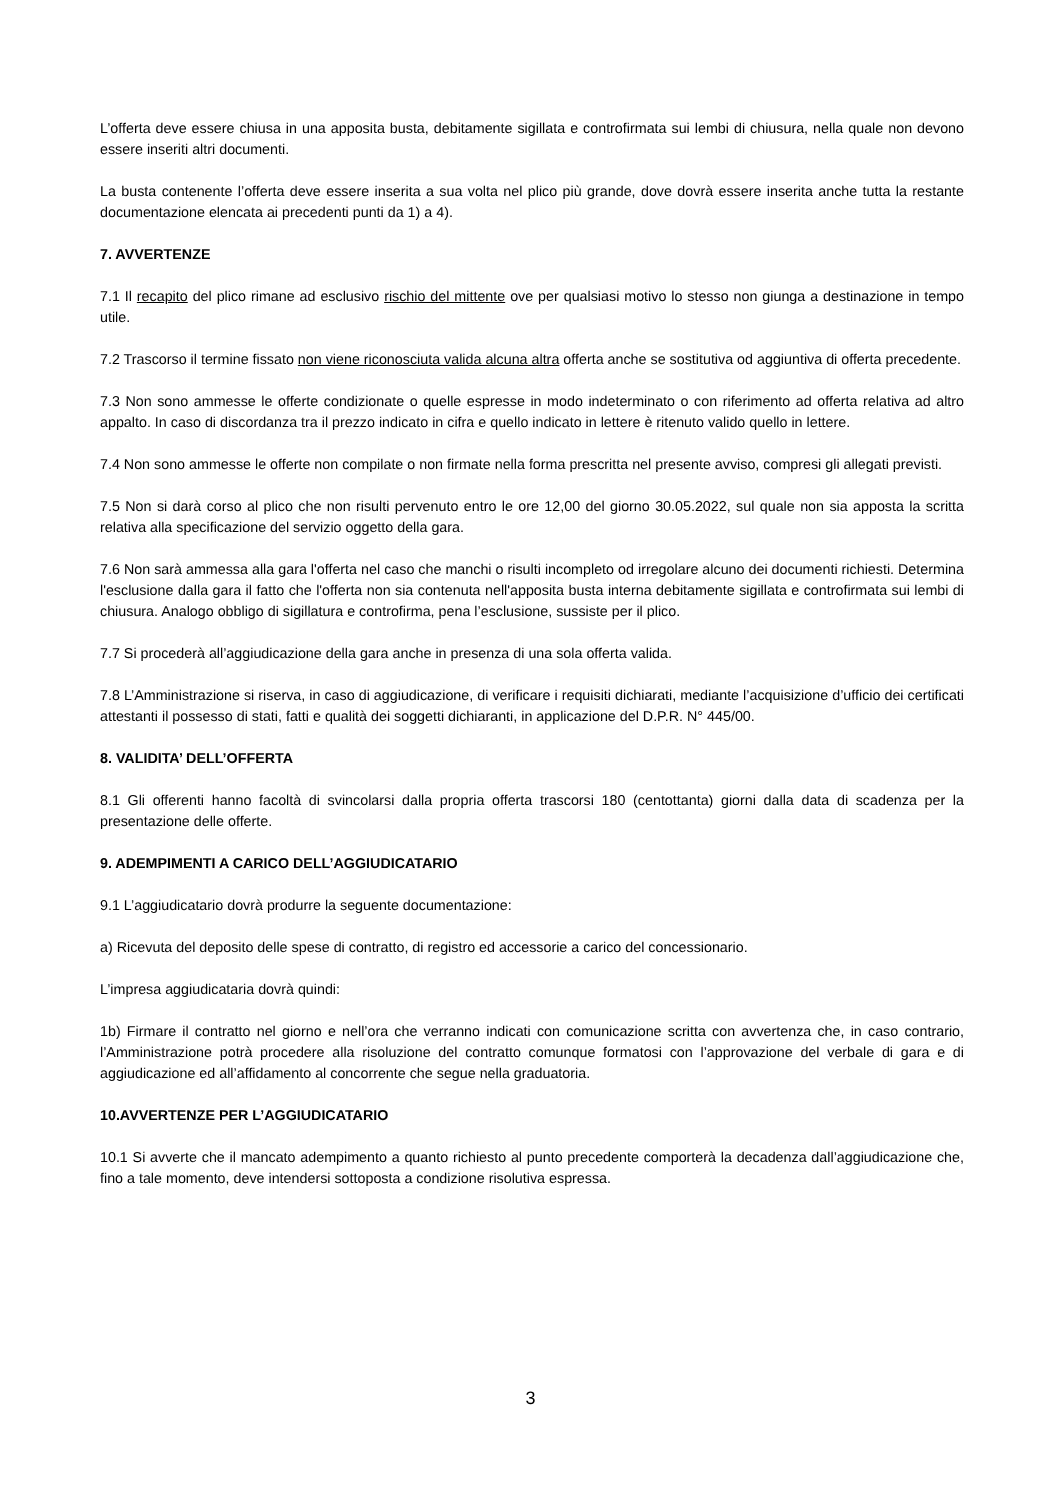L’offerta deve essere chiusa in una apposita busta, debitamente sigillata e controfirmata sui lembi di chiusura, nella quale non devono essere inseriti altri documenti.
La busta contenente l’offerta deve essere inserita a sua volta nel plico più grande, dove dovrà essere inserita anche tutta la restante documentazione elencata ai precedenti punti da 1) a 4).
7. AVVERTENZE
7.1 Il recapito del plico rimane ad esclusivo rischio del mittente ove per qualsiasi motivo lo stesso non giunga a destinazione in tempo utile.
7.2 Trascorso il termine fissato non viene riconosciuta valida alcuna altra offerta anche se sostitutiva od aggiuntiva di offerta precedente.
7.3 Non sono ammesse le offerte condizionate o quelle espresse in modo indeterminato o con riferimento ad offerta relativa ad altro appalto. In caso di discordanza tra il prezzo indicato in cifra e quello indicato in lettere è ritenuto valido quello in lettere.
7.4 Non sono ammesse le offerte non compilate o non firmate nella forma prescritta nel presente avviso, compresi gli allegati previsti.
7.5 Non si darà corso al plico che non risulti pervenuto entro le ore 12,00 del giorno 30.05.2022, sul quale non sia apposta la scritta relativa alla specificazione del servizio oggetto della gara.
7.6 Non sarà ammessa alla gara l'offerta nel caso che manchi o risulti incompleto od irregolare alcuno dei documenti richiesti. Determina l'esclusione dalla gara il fatto che l'offerta non sia contenuta nell'apposita busta interna debitamente sigillata e controfirmata sui lembi di chiusura. Analogo obbligo di sigillatura e controfirma, pena l’esclusione, sussiste per il plico.
7.7 Si procederà all’aggiudicazione della gara anche in presenza di una sola offerta valida.
7.8 L’Amministrazione si riserva, in caso di aggiudicazione, di verificare i requisiti dichiarati, mediante l’acquisizione d’ufficio dei certificati attestanti il possesso di stati, fatti e qualità dei soggetti dichiaranti, in applicazione del D.P.R. N° 445/00.
8. VALIDITA’ DELL’OFFERTA
8.1 Gli offerenti hanno facoltà di svincolarsi dalla propria offerta trascorsi 180 (centottanta) giorni dalla data di scadenza per la presentazione delle offerte.
9. ADEMPIMENTI A CARICO DELL’AGGIUDICATARIO
9.1 L’aggiudicatario dovrà produrre la seguente documentazione:
a) Ricevuta del deposito delle spese di contratto, di registro ed accessorie a carico del concessionario.
L’impresa aggiudicataria dovrà quindi:
1b) Firmare il contratto nel giorno e nell’ora che verranno indicati con comunicazione scritta con avvertenza che, in caso contrario, l’Amministrazione potrà procedere alla risoluzione del contratto comunque formatosi con l’approvazione del verbale di gara e di aggiudicazione ed all’affidamento al concorrente che segue nella graduatoria.
10.AVVERTENZE PER L’AGGIUDICATARIO
10.1 Si avverte che il mancato adempimento a quanto richiesto al punto precedente comporterà la decadenza dall’aggiudicazione che, fino a tale momento, deve intendersi sottoposta a condizione risolutiva espressa.
3